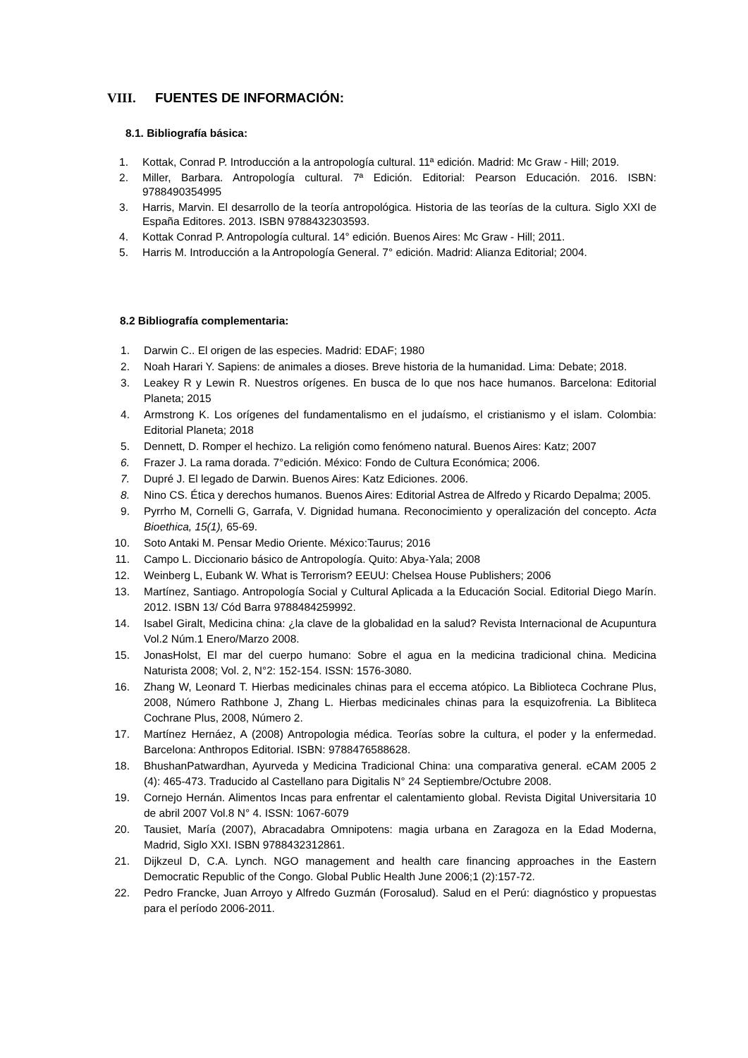VIII. FUENTES DE INFORMACIÓN:
8.1. Bibliografía básica:
1. Kottak, Conrad P. Introducción a la antropología cultural. 11ª edición. Madrid: Mc Graw - Hill; 2019.
2. Miller, Barbara. Antropología cultural. 7ª Edición. Editorial: Pearson Educación. 2016. ISBN: 9788490354995
3. Harris, Marvin. El desarrollo de la teoría antropológica. Historia de las teorías de la cultura. Siglo XXI de España Editores. 2013. ISBN 9788432303593.
4. Kottak Conrad P. Antropología cultural. 14° edición. Buenos Aires: Mc Graw - Hill; 2011.
5. Harris M. Introducción a la Antropología General. 7° edición. Madrid: Alianza Editorial; 2004.
8.2 Bibliografía complementaria:
1. Darwin C.. El origen de las especies. Madrid: EDAF; 1980
2. Noah Harari Y. Sapiens: de animales a dioses. Breve historia de la humanidad. Lima: Debate; 2018.
3. Leakey R y Lewin R. Nuestros orígenes. En busca de lo que nos hace humanos. Barcelona: Editorial Planeta; 2015
4. Armstrong K. Los orígenes del fundamentalismo en el judaísmo, el cristianismo y el islam. Colombia: Editorial Planeta; 2018
5. Dennett, D. Romper el hechizo. La religión como fenómeno natural. Buenos Aires: Katz; 2007
6. Frazer J. La rama dorada. 7°edición. México: Fondo de Cultura Económica; 2006.
7. Dupré J. El legado de Darwin. Buenos Aires: Katz Ediciones. 2006.
8. Nino CS. Ética y derechos humanos. Buenos Aires: Editorial Astrea de Alfredo y Ricardo Depalma; 2005.
9. Pyrrho M, Cornelli G, Garrafa, V. Dignidad humana. Reconocimiento y operalización del concepto. Acta Bioethica, 15(1), 65-69.
10. Soto Antaki M. Pensar Medio Oriente. México:Taurus; 2016
11. Campo L. Diccionario básico de Antropología. Quito: Abya-Yala; 2008
12. Weinberg L, Eubank W. What is Terrorism? EEUU: Chelsea House Publishers; 2006
13. Martínez, Santiago. Antropología Social y Cultural Aplicada a la Educación Social. Editorial Diego Marín. 2012. ISBN 13/ Cód Barra 9788484259992.
14. Isabel Giralt, Medicina china: ¿la clave de la globalidad en la salud? Revista Internacional de Acupuntura Vol.2 Núm.1 Enero/Marzo 2008.
15. JonasHolst, El mar del cuerpo humano: Sobre el agua en la medicina tradicional china. Medicina Naturista 2008; Vol. 2, N°2: 152-154. ISSN: 1576-3080.
16. Zhang W, Leonard T. Hierbas medicinales chinas para el eccema atópico. La Biblioteca Cochrane Plus, 2008, Número Rathbone J, Zhang L. Hierbas medicinales chinas para la esquizofrenia. La Bibliteca Cochrane Plus, 2008, Número 2.
17. Martínez Hernáez, A (2008) Antropologia médica. Teorías sobre la cultura, el poder y la enfermedad. Barcelona: Anthropos Editorial. ISBN: 9788476588628.
18. BhushanPatwardhan, Ayurveda y Medicina Tradicional China: una comparativa general. eCAM 2005 2 (4): 465-473. Traducido al Castellano para Digitalis N° 24 Septiembre/Octubre 2008.
19. Cornejo Hernán. Alimentos Incas para enfrentar el calentamiento global. Revista Digital Universitaria 10 de abril 2007 Vol.8 N° 4. ISSN: 1067-6079
20. Tausiet, María (2007), Abracadabra Omnipotens: magia urbana en Zaragoza en la Edad Moderna, Madrid, Siglo XXI. ISBN 9788432312861.
21. Dijkzeul D, C.A. Lynch. NGO management and health care financing approaches in the Eastern Democratic Republic of the Congo. Global Public Health June 2006;1 (2):157-72.
22. Pedro Francke, Juan Arroyo y Alfredo Guzmán (Forosalud). Salud en el Perú: diagnóstico y propuestas para el período 2006-2011.